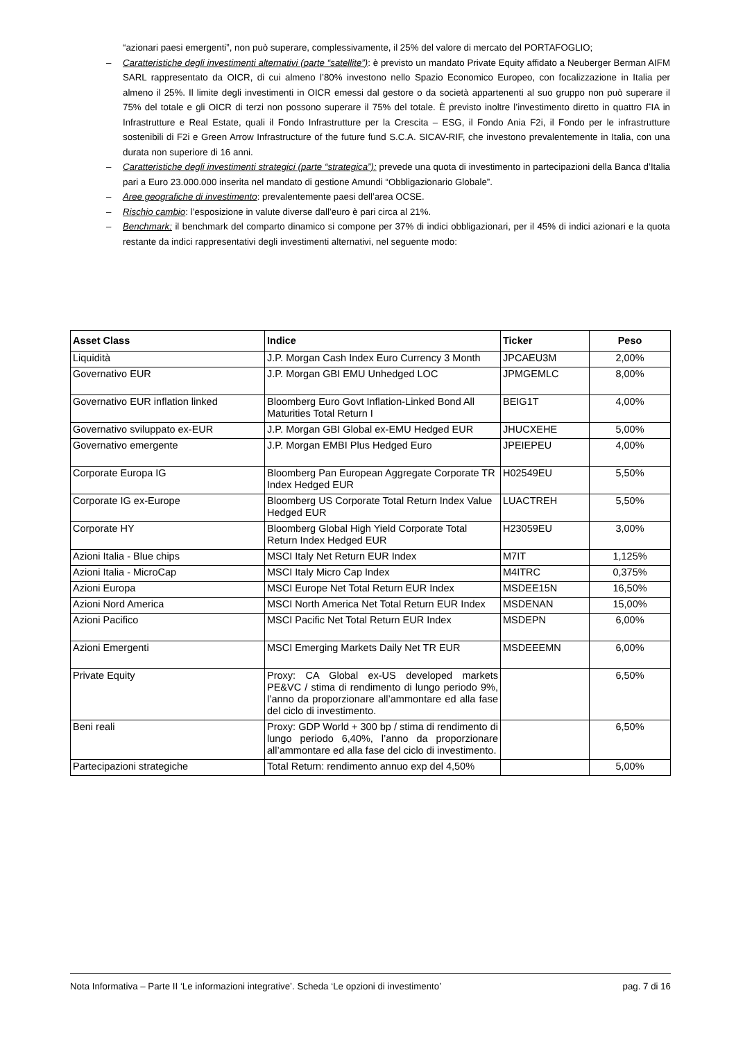“azionari paesi emergenti”, non può superare, complessivamente, il 25% del valore di mercato del PORTAFOGLIO;
– Caratteristiche degli investimenti alternativi (parte “satellite”): è previsto un mandato Private Equity affidato a Neuberger Berman AIFM SARL rappresentato da OICR, di cui almeno l’80% investono nello Spazio Economico Europeo, con focalizzazione in Italia per almeno il 25%. Il limite degli investimenti in OICR emessi dal gestore o da società appartenenti al suo gruppo non può superare il 75% del totale e gli OICR di terzi non possono superare il 75% del totale. È previsto inoltre l’investimento diretto in quattro FIA in Infrastrutture e Real Estate, quali il Fondo Infrastrutture per la Crescita – ESG, il Fondo Ania F2i, il Fondo per le infrastrutture sostenibili di F2i e Green Arrow Infrastructure of the future fund S.C.A. SICAV-RIF, che investono prevalentemente in Italia, con una durata non superiore di 16 anni.
– Caratteristiche degli investimenti strategici (parte “strategica”): prevede una quota di investimento in partecipazioni della Banca d’Italia pari a Euro 23.000.000 inserita nel mandato di gestione Amundi “Obbligazionario Globale”.
– Aree geografiche di investimento: prevalentemente paesi dell’area OCSE.
– Rischio cambio: l’esposizione in valute diverse dall’euro è pari circa al 21%.
– Benchmark: il benchmark del comparto dinamico si compone per 37% di indici obbligazionari, per il 45% di indici azionari e la quota restante da indici rappresentativi degli investimenti alternativi, nel seguente modo:
| Asset Class | Indice | Ticker | Peso |
| --- | --- | --- | --- |
| Liquidità | J.P. Morgan Cash Index Euro Currency 3 Month | JPCAEU3M | 2,00% |
| Governativo EUR | J.P. Morgan GBI EMU Unhedged LOC | JPMGEMLC | 8,00% |
| Governativo EUR inflation linked | Bloomberg Euro Govt Inflation-Linked Bond All Maturities Total Return I | BEIG1T | 4,00% |
| Governativo sviluppato ex-EUR | J.P. Morgan GBI Global ex-EMU Hedged EUR | JHUCXEHE | 5,00% |
| Governativo emergente | J.P. Morgan EMBI Plus Hedged Euro | JPEIEPEU | 4,00% |
| Corporate Europa IG | Bloomberg Pan European Aggregate Corporate TR Index Hedged EUR | H02549EU | 5,50% |
| Corporate IG ex-Europe | Bloomberg US Corporate Total Return Index Value Hedged EUR | LUACTREH | 5,50% |
| Corporate HY | Bloomberg Global High Yield Corporate Total Return Index Hedged EUR | H23059EU | 3,00% |
| Azioni Italia - Blue chips | MSCI Italy Net Return EUR Index | M7IT | 1,125% |
| Azioni Italia - MicroCap | MSCI Italy Micro Cap Index | M4ITRC | 0,375% |
| Azioni Europa | MSCI Europe Net Total Return EUR Index | MSDEE15N | 16,50% |
| Azioni Nord America | MSCI North America Net Total Return EUR Index | MSDENAN | 15,00% |
| Azioni Pacifico | MSCI Pacific Net Total Return EUR Index | MSDEPN | 6,00% |
| Azioni Emergenti | MSCI Emerging Markets Daily Net TR EUR | MSDEEEMN | 6,00% |
| Private Equity | Proxy: CA Global ex-US developed markets PE&VC / stima di rendimento di lungo periodo 9%, l’anno da proporzionare all’ammontare ed alla fase del ciclo di investimento. | | 6,50% |
| Beni reali | Proxy: GDP World + 300 bp / stima di rendimento di lungo periodo 6,40%, l’anno da proporzionare all’ammontare ed alla fase del ciclo di investimento. | | 6,50% |
| Partecipazioni strategiche | Total Return: rendimento annuo exp del 4,50% | | 5,00% |
Nota Informativa – Parte II ‘Le informazioni integrative’. Scheda ‘Le opzioni di investimento’ pag. 7 di 16